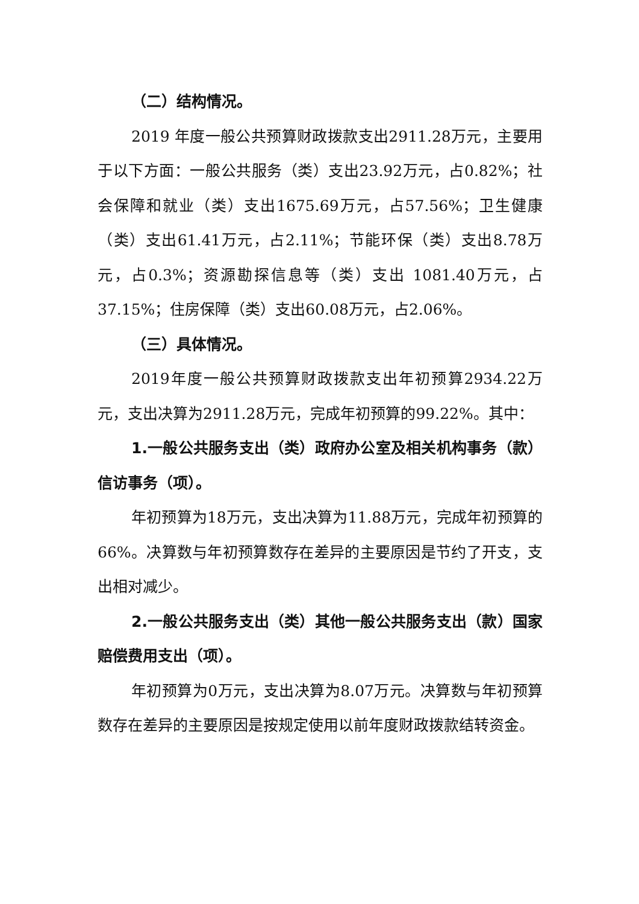（二）结构情况。
2019 年度一般公共预算财政拨款支出2911.28万元，主要用于以下方面：一般公共服务（类）支出23.92万元，占0.82%；社会保障和就业（类）支出1675.69万元，占57.56%；卫生健康（类）支出61.41万元，占2.11%；节能环保（类）支出8.78万元，占0.3%；资源勘探信息等（类）支出 1081.40万元，占37.15%；住房保障（类）支出60.08万元，占2.06%。
（三）具体情况。
2019年度一般公共预算财政拨款支出年初预算2934.22万元，支出决算为2911.28万元，完成年初预算的99.22%。其中：
1.一般公共服务支出（类）政府办公室及相关机构事务（款）信访事务（项）。
年初预算为18万元，支出决算为11.88万元，完成年初预算的66%。决算数与年初预算数存在差异的主要原因是节约了开支，支出相对减少。
2.一般公共服务支出（类）其他一般公共服务支出（款）国家赔偿费用支出（项）。
年初预算为0万元，支出决算为8.07万元。决算数与年初预算数存在差异的主要原因是按规定使用以前年度财政拨款结转资金。